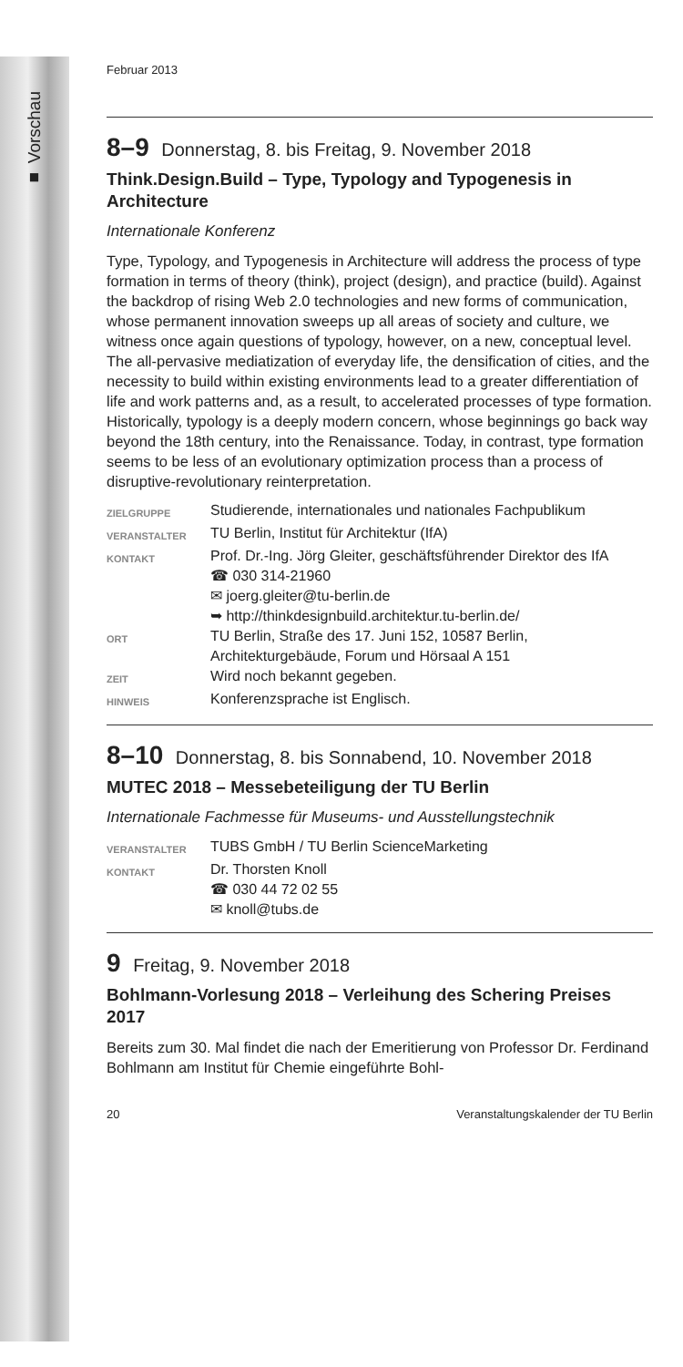■ Vorschau
Februar 2013
8–9 Donnerstag, 8. bis Freitag, 9. November 2018
Think.Design.Build – Type, Typology and Typogenesis in Architecture
Internationale Konferenz
Type, Typology, and Typogenesis in Architecture will address the process of type formation in terms of theory (think), project (design), and practice (build). Against the backdrop of rising Web 2.0 technologies and new forms of communication, whose permanent innovation sweeps up all areas of society and culture, we witness once again questions of typology, however, on a new, conceptual level. The all-pervasive mediatization of everyday life, the densification of cities, and the necessity to build within existing environments lead to a greater differentiation of life and work patterns and, as a result, to accelerated processes of type formation. Historically, typology is a deeply modern concern, whose beginnings go back way beyond the 18th century, into the Renaissance. Today, in contrast, type formation seems to be less of an evolutionary optimization process than a process of disruptive-revolutionary reinterpretation.
| ZIELGRUPPE | Studierende, internationales und nationales Fachpublikum |
| VERANSTALTER | TU Berlin, Institut für Architektur (IfA) |
| KONTAKT | Prof. Dr.-Ing. Jörg Gleiter, geschäftsführender Direktor des IfA ☎ 030 314-21960 ✉ joerg.gleiter@tu-berlin.de ➥ http://thinkdesignbuild.architektur.tu-berlin.de/ |
| ORT | TU Berlin, Straße des 17. Juni 152, 10587 Berlin, Architekturgebäude, Forum und Hörsaal A 151 |
| ZEIT | Wird noch bekannt gegeben. |
| HINWEIS | Konferenzsprache ist Englisch. |
8–10 Donnerstag, 8. bis Sonnabend, 10. November 2018
MUTEC 2018 – Messebeteiligung der TU Berlin
Internationale Fachmesse für Museums- und Ausstellungstechnik
| VERANSTALTER | TUBS GmbH / TU Berlin ScienceMarketing |
| KONTAKT | Dr. Thorsten Knoll ☎ 030 44 72 02 55 ✉ knoll@tubs.de |
9 Freitag, 9. November 2018
Bohlmann-Vorlesung 2018 – Verleihung des Schering Preises 2017
Bereits zum 30. Mal findet die nach der Emeritierung von Professor Dr. Ferdinand Bohlmann am Institut für Chemie eingeführte Bohl-
20 Veranstaltungskalender der TU Berlin